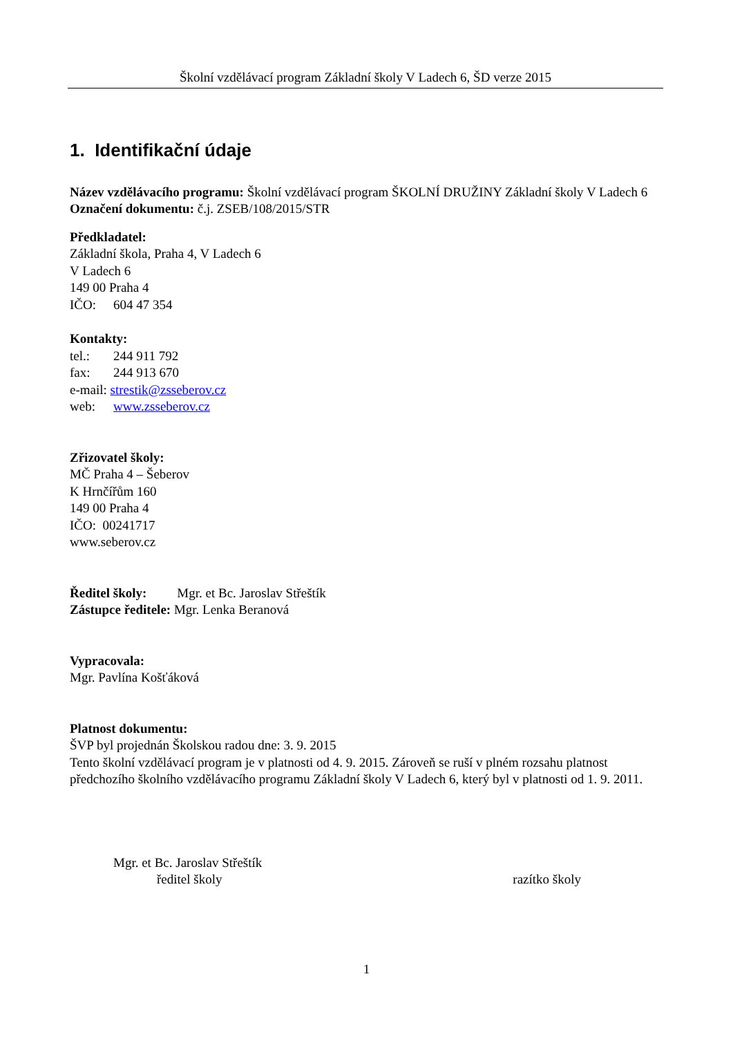Školní vzdělávací program Základní školy V Ladech 6, ŠD verze 2015
1. Identifikační údaje
Název vzdělávacího programu: Školní vzdělávací program ŠKOLNÍ DRUŽINY Základní školy V Ladech 6
Označení dokumentu: č.j. ZSEB/108/2015/STR
Předkladatel:
Základní škola, Praha 4, V Ladech 6
V Ladech 6
149 00 Praha 4
IČO: 604 47 354
Kontakty:
tel.: 244 911 792
fax: 244 913 670
e-mail: strestik@zsseberov.cz
web: www.zsseberov.cz
Zřizovatel školy:
MČ Praha 4 – Šeberov
K Hrnčířům 160
149 00 Praha 4
IČO: 00241717
www.seberov.cz
Ředitel školy: Mgr. et Bc. Jaroslav Střeštík
Zástupce ředitele: Mgr. Lenka Beranová
Vypracovala:
Mgr. Pavlína Košťáková
Platnost dokumentu:
ŠVP byl projednán Školskou radou dne: 3. 9. 2015
Tento školní vzdělávací program je v platnosti od 4. 9. 2015. Zároveň se ruší v plném rozsahu platnost předchozího školního vzdělávacího programu Základní školy V Ladech 6, který byl v platnosti od 1. 9. 2011.
Mgr. et Bc. Jaroslav Střeštík
ředitel školy
razítko školy
1